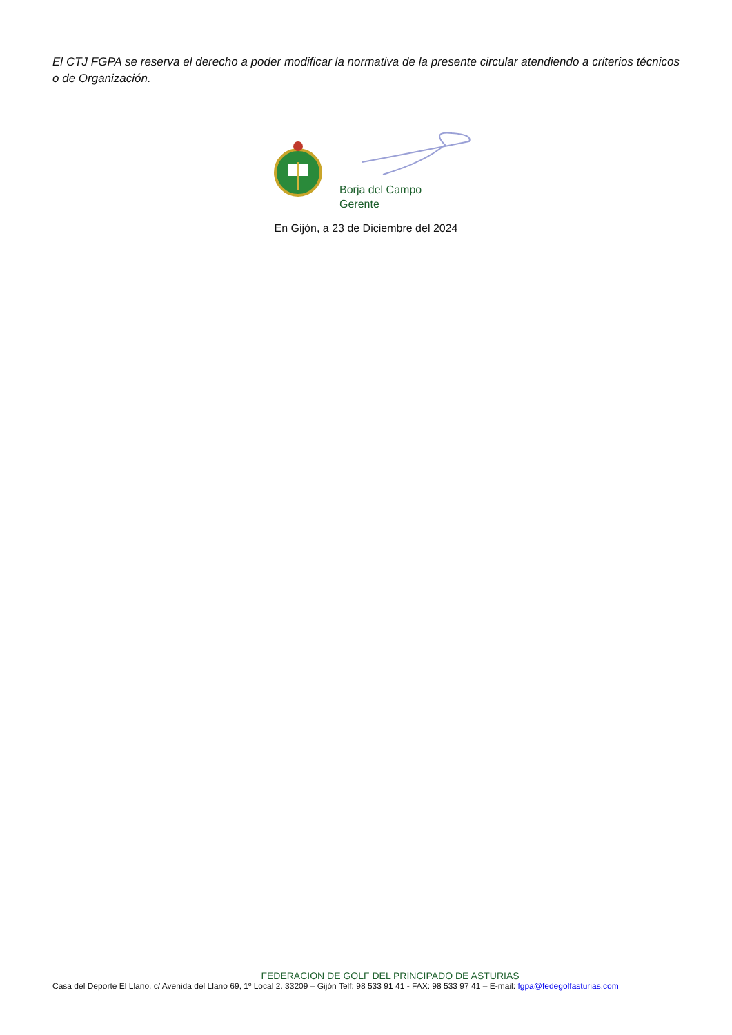El CTJ FGPA se reserva el derecho a poder modificar la normativa de la presente circular atendiendo a criterios técnicos o de Organización.
Borja del Campo
Gerente
En Gijón, a 23 de Diciembre del 2024
FEDERACION DE GOLF DEL PRINCIPADO DE ASTURIAS
Casa del Deporte El Llano. c/ Avenida del Llano 69, 1º Local 2. 33209 – Gijón Telf: 98 533 91 41 - FAX: 98 533 97 41 – E-mail: fgpa@fedegolfasturias.com